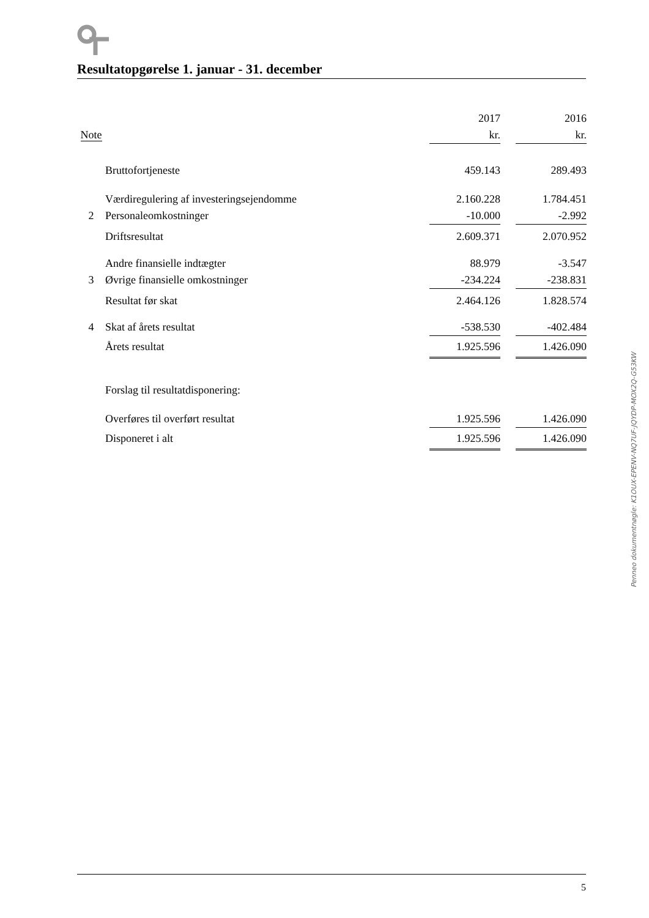Resultatopgørelse 1. januar - 31. december
| | | 2017 | | 2016 |
| Note | | kr. | | kr. |
| | Bruttofortjeneste | 459.143 | | 289.493 |
| | Værdiregulering af investeringsejendomme | 2.160.228 | | 1.784.451 |
| 2 | Personaleomkostninger | -10.000 | | -2.992 |
| | Driftsresultat | 2.609.371 | | 2.070.952 |
| | Andre finansielle indtægter | 88.979 | | -3.547 |
| 3 | Øvrige finansielle omkostninger | -234.224 | | -238.831 |
| | Resultat før skat | 2.464.126 | | 1.828.574 |
| 4 | Skat af årets resultat | -538.530 | | -402.484 |
| | Årets resultat | 1.925.596 | | 1.426.090 |
| | Forslag til resultatdisponering: | | | |
| | Overføres til overført resultat | 1.925.596 | | 1.426.090 |
| | Disponeret i alt | 1.925.596 | | 1.426.090 |
Penneo dokumentnøgle: K1OUX-EPENV-NQ7UF-JQYDP-MOX2Q-G53KW
5